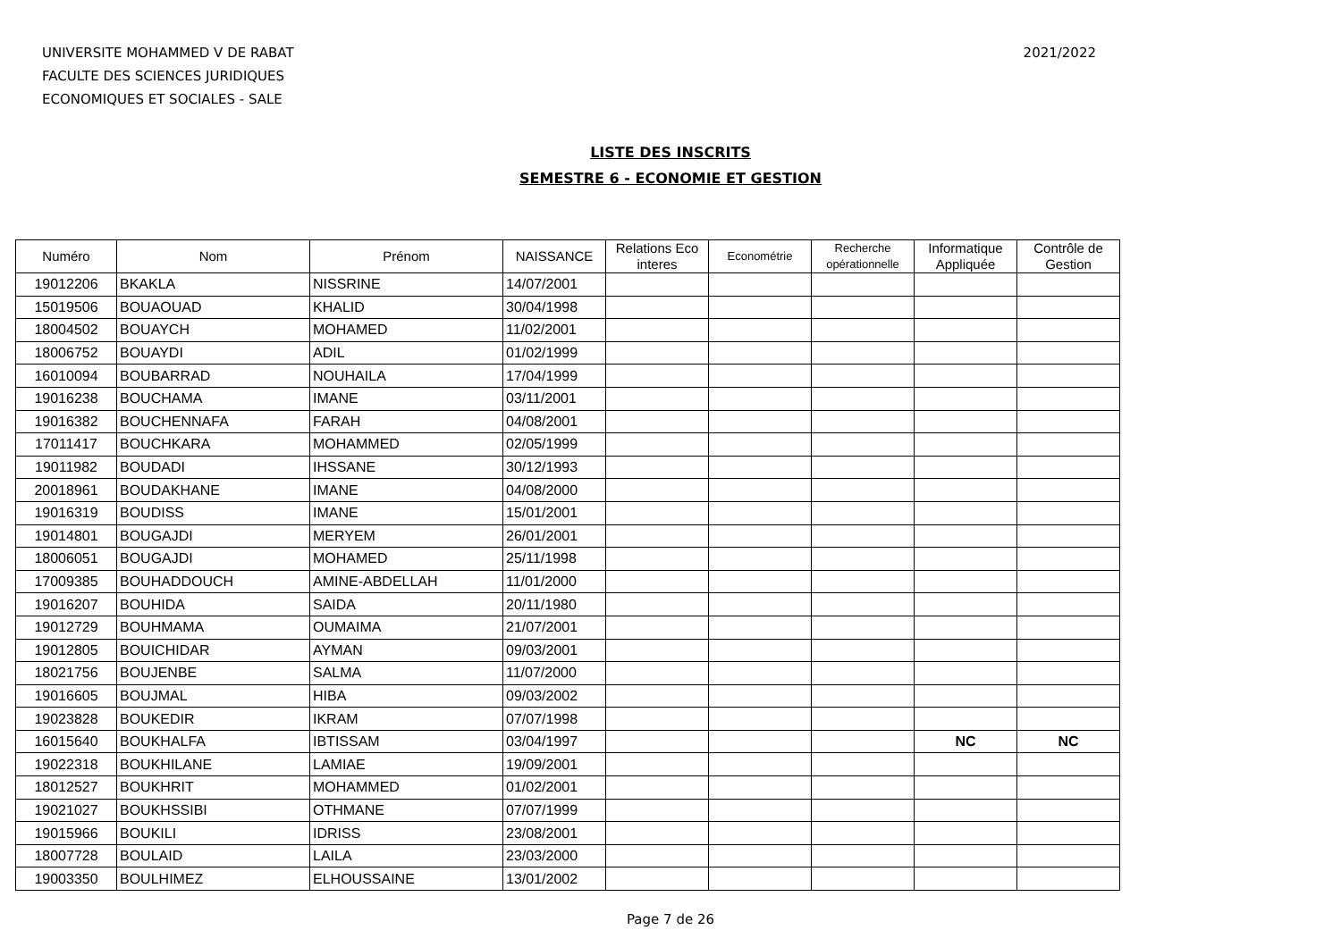UNIVERSITE MOHAMMED V DE RABAT
FACULTE DES SCIENCES JURIDIQUES
ECONOMIQUES ET SOCIALES - SALE
2021/2022
LISTE DES INSCRITS
SEMESTRE 6 - ECONOMIE ET GESTION
| Numéro | Nom | Prénom | NAISSANCE | Relations Eco interes | Econométrie | Recherche opérationnelle | Informatique Appliquée | Contrôle de Gestion |
| --- | --- | --- | --- | --- | --- | --- | --- | --- |
| 19012206 | BKAKLA | NISSRINE | 14/07/2001 | | | | | |
| 15019506 | BOUAOUAD | KHALID | 30/04/1998 | | | | | |
| 18004502 | BOUAYCH | MOHAMED | 11/02/2001 | | | | | |
| 18006752 | BOUAYDI | ADIL | 01/02/1999 | | | | | |
| 16010094 | BOUBARRAD | NOUHAILA | 17/04/1999 | | | | | |
| 19016238 | BOUCHAMA | IMANE | 03/11/2001 | | | | | |
| 19016382 | BOUCHENNAFA | FARAH | 04/08/2001 | | | | | |
| 17011417 | BOUCHKARA | MOHAMMED | 02/05/1999 | | | | | |
| 19011982 | BOUDADI | IHSSANE | 30/12/1993 | | | | | |
| 20018961 | BOUDAKHANE | IMANE | 04/08/2000 | | | | | |
| 19016319 | BOUDISS | IMANE | 15/01/2001 | | | | | |
| 19014801 | BOUGAJDI | MERYEM | 26/01/2001 | | | | | |
| 18006051 | BOUGAJDI | MOHAMED | 25/11/1998 | | | | | |
| 17009385 | BOUHADDOUCH | AMINE-ABDELLAH | 11/01/2000 | | | | | |
| 19016207 | BOUHIDA | SAIDA | 20/11/1980 | | | | | |
| 19012729 | BOUHMAMA | OUMAIMA | 21/07/2001 | | | | | |
| 19012805 | BOUICHIDAR | AYMAN | 09/03/2001 | | | | | |
| 18021756 | BOUJENBE | SALMA | 11/07/2000 | | | | | |
| 19016605 | BOUJMAL | HIBA | 09/03/2002 | | | | | |
| 19023828 | BOUKEDIR | IKRAM | 07/07/1998 | | | | | |
| 16015640 | BOUKHALFA | IBTISSAM | 03/04/1997 | | | | NC | NC |
| 19022318 | BOUKHILANE | LAMIAE | 19/09/2001 | | | | | |
| 18012527 | BOUKHRIT | MOHAMMED | 01/02/2001 | | | | | |
| 19021027 | BOUKHSSIBI | OTHMANE | 07/07/1999 | | | | | |
| 19015966 | BOUKILI | IDRISS | 23/08/2001 | | | | | |
| 18007728 | BOULAID | LAILA | 23/03/2000 | | | | | |
| 19003350 | BOULHIMEZ | ELHOUSSAINE | 13/01/2002 | | | | | |
Page 7 de 26